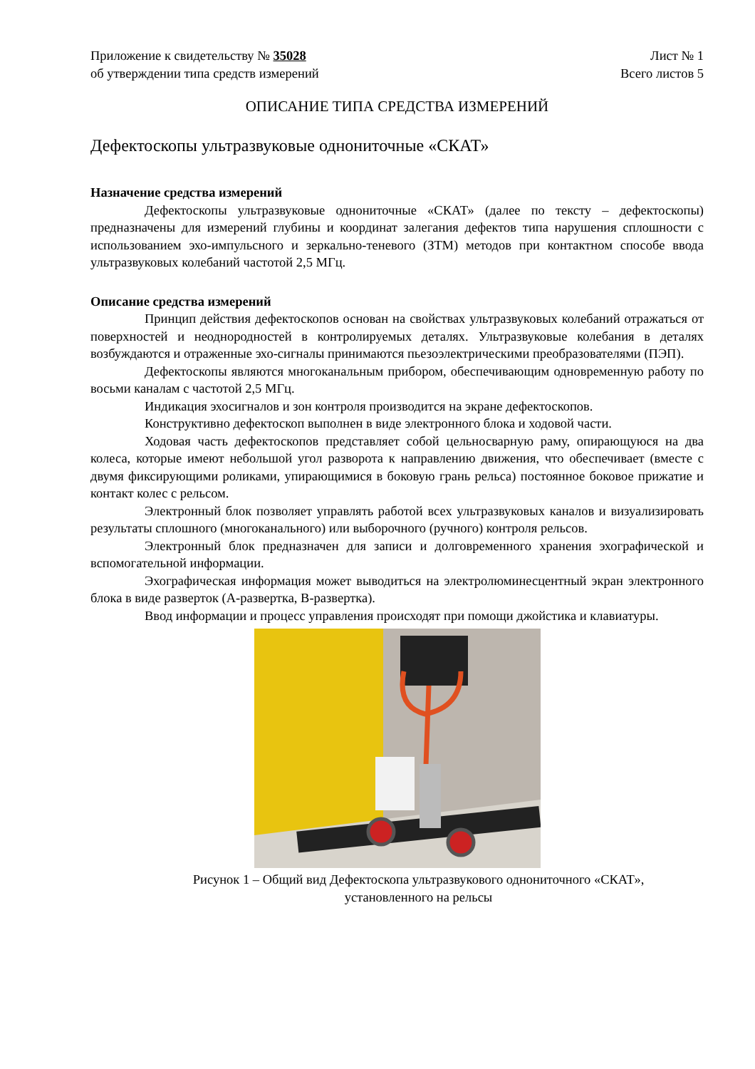Приложение к свидетельству № 35028 Лист № 1
об утверждении типа средств измерений Всего листов 5
ОПИСАНИЕ ТИПА СРЕДСТВА ИЗМЕРЕНИЙ
Дефектоскопы ультразвуковые однониточные «СКАТ»
Назначение средства измерений
Дефектоскопы ультразвуковые однониточные «СКАТ» (далее по тексту – дефектоскопы) предназначены для измерений глубины и координат залегания дефектов типа нарушения сплошности с использованием эхо-импульсного и зеркально-теневого (ЗТМ) методов при контактном способе ввода ультразвуковых колебаний частотой 2,5 МГц.
Описание средства измерений
Принцип действия дефектоскопов основан на свойствах ультразвуковых колебаний отражаться от поверхностей и неоднородностей в контролируемых деталях. Ультразвуковые колебания в деталях возбуждаются и отраженные эхо-сигналы принимаются пьезоэлектрическими преобразователями (ПЭП).
Дефектоскопы являются многоканальным прибором, обеспечивающим одновременную работу по восьми каналам с частотой 2,5 МГц.
Индикация эхосигналов и зон контроля производится на экране дефектоскопов.
Конструктивно дефектоскоп выполнен в виде электронного блока и ходовой части.
Ходовая часть дефектоскопов представляет собой цельносварную раму, опирающуюся на два колеса, которые имеют небольшой угол разворота к направлению движения, что обеспечивает (вместе с двумя фиксирующими роликами, упирающимися в боковую грань рельса) постоянное боковое прижатие и контакт колес с рельсом.
Электронный блок позволяет управлять работой всех ультразвуковых каналов и визуализировать результаты сплошного (многоканального) или выборочного (ручного) контроля рельсов.
Электронный блок предназначен для записи и долговременного хранения эхографической и вспомогательной информации.
Эхографическая информация может выводиться на электролюминесцентный экран электронного блока в виде разверток (А-развертка, В-развертка).
Ввод информации и процесс управления происходят при помощи джойстика и клавиатуры.
Рисунок 1 – Общий вид Дефектоскопа ультразвукового однониточного «СКАТ»,
установленного на рельсы